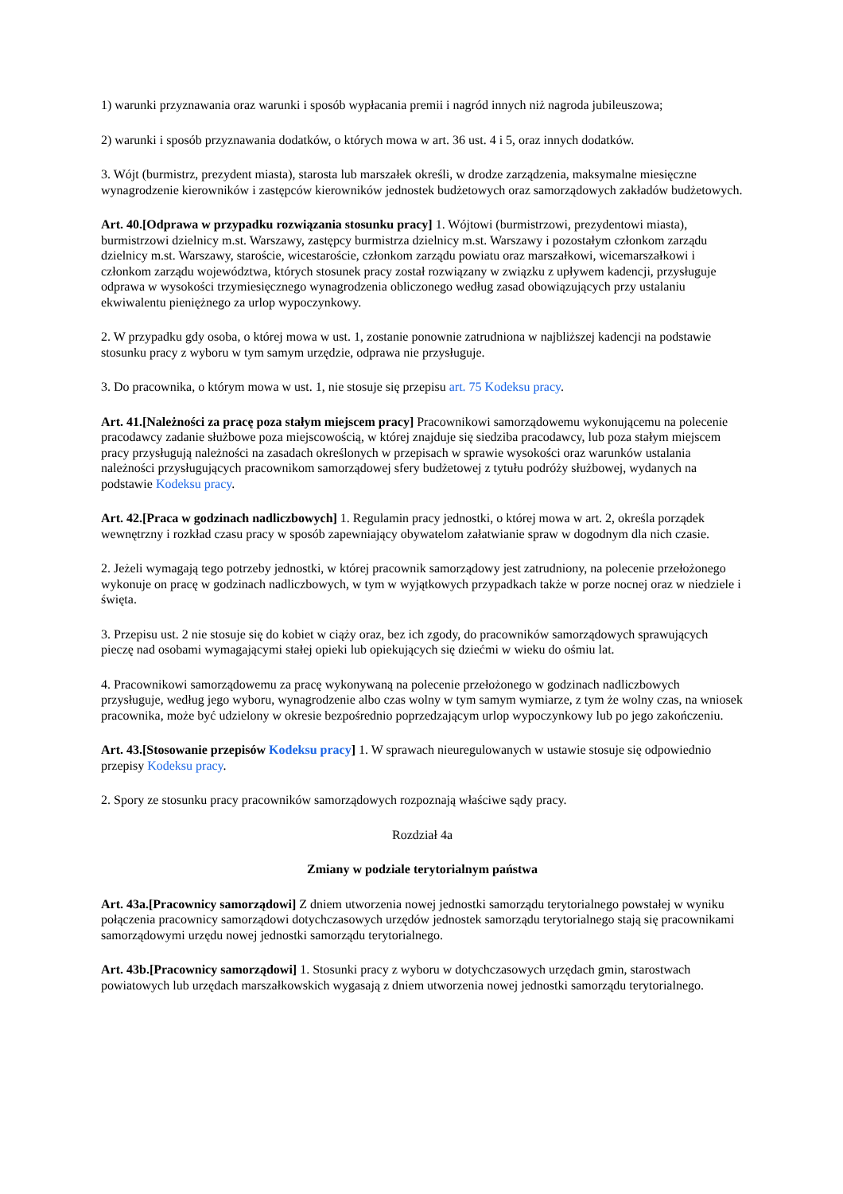1) warunki przyznawania oraz warunki i sposób wypłacania premii i nagród innych niż nagroda jubileuszowa;
2) warunki i sposób przyznawania dodatków, o których mowa w art. 36 ust. 4 i 5, oraz innych dodatków.
3. Wójt (burmistrz, prezydent miasta), starosta lub marszałek określi, w drodze zarządzenia, maksymalne miesięczne wynagrodzenie kierowników i zastępców kierowników jednostek budżetowych oraz samorządowych zakładów budżetowych.
Art. 40.[Odprawa w przypadku rozwiązania stosunku pracy] 1. Wójtowi (burmistrzowi, prezydentowi miasta), burmistrzowi dzielnicy m.st. Warszawy, zastępcy burmistrza dzielnicy m.st. Warszawy i pozostałym członkom zarządu dzielnicy m.st. Warszawy, staroście, wicestaroście, członkom zarządu powiatu oraz marszałkowi, wicemarszałkowi i członkom zarządu województwa, których stosunek pracy został rozwiązany w związku z upływem kadencji, przysługuje odprawa w wysokości trzymiesięcznego wynagrodzenia obliczonego według zasad obowiązujących przy ustalaniu ekwiwalentu pieniężnego za urlop wypoczynkowy.
2. W przypadku gdy osoba, o której mowa w ust. 1, zostanie ponownie zatrudniona w najbliższej kadencji na podstawie stosunku pracy z wyboru w tym samym urzędzie, odprawa nie przysługuje.
3. Do pracownika, o którym mowa w ust. 1, nie stosuje się przepisu art. 75 Kodeksu pracy.
Art. 41.[Należności za pracę poza stałym miejscem pracy] Pracownikowi samorządowemu wykonującemu na polecenie pracodawcy zadanie służbowe poza miejscowością, w której znajduje się siedziba pracodawcy, lub poza stałym miejscem pracy przysługują należności na zasadach określonych w przepisach w sprawie wysokości oraz warunków ustalania należności przysługujących pracownikom samorządowej sfery budżetowej z tytułu podróży służbowej, wydanych na podstawie Kodeksu pracy.
Art. 42.[Praca w godzinach nadliczbowych] 1. Regulamin pracy jednostki, o której mowa w art. 2, określa porządek wewnętrzny i rozkład czasu pracy w sposób zapewniający obywatelom załatwianie spraw w dogodnym dla nich czasie.
2. Jeżeli wymagają tego potrzeby jednostki, w której pracownik samorządowy jest zatrudniony, na polecenie przełożonego wykonuje on pracę w godzinach nadliczbowych, w tym w wyjątkowych przypadkach także w porze nocnej oraz w niedziele i święta.
3. Przepisu ust. 2 nie stosuje się do kobiet w ciąży oraz, bez ich zgody, do pracowników samorządowych sprawujących pieczę nad osobami wymagającymi stałej opieki lub opiekujących się dziećmi w wieku do ośmiu lat.
4. Pracownikowi samorządowemu za pracę wykonywaną na polecenie przełożonego w godzinach nadliczbowych przysługuje, według jego wyboru, wynagrodzenie albo czas wolny w tym samym wymiarze, z tym że wolny czas, na wniosek pracownika, może być udzielony w okresie bezpośrednio poprzedzającym urlop wypoczynkowy lub po jego zakończeniu.
Art. 43.[Stosowanie przepisów Kodeksu pracy] 1. W sprawach nieuregulowanych w ustawie stosuje się odpowiednio przepisy Kodeksu pracy.
2. Spory ze stosunku pracy pracowników samorządowych rozpoznają właściwe sądy pracy.
Rozdział 4a
Zmiany w podziale terytorialnym państwa
Art. 43a.[Pracownicy samorządowi] Z dniem utworzenia nowej jednostki samorządu terytorialnego powstałej w wyniku połączenia pracownicy samorządowi dotychczasowych urzędów jednostek samorządu terytorialnego stają się pracownikami samorządowymi urzędu nowej jednostki samorządu terytorialnego.
Art. 43b.[Pracownicy samorządowi] 1. Stosunki pracy z wyboru w dotychczasowych urzędach gmin, starostwach powiatowych lub urzędach marszałkowskich wygasają z dniem utworzenia nowej jednostki samorządu terytorialnego.